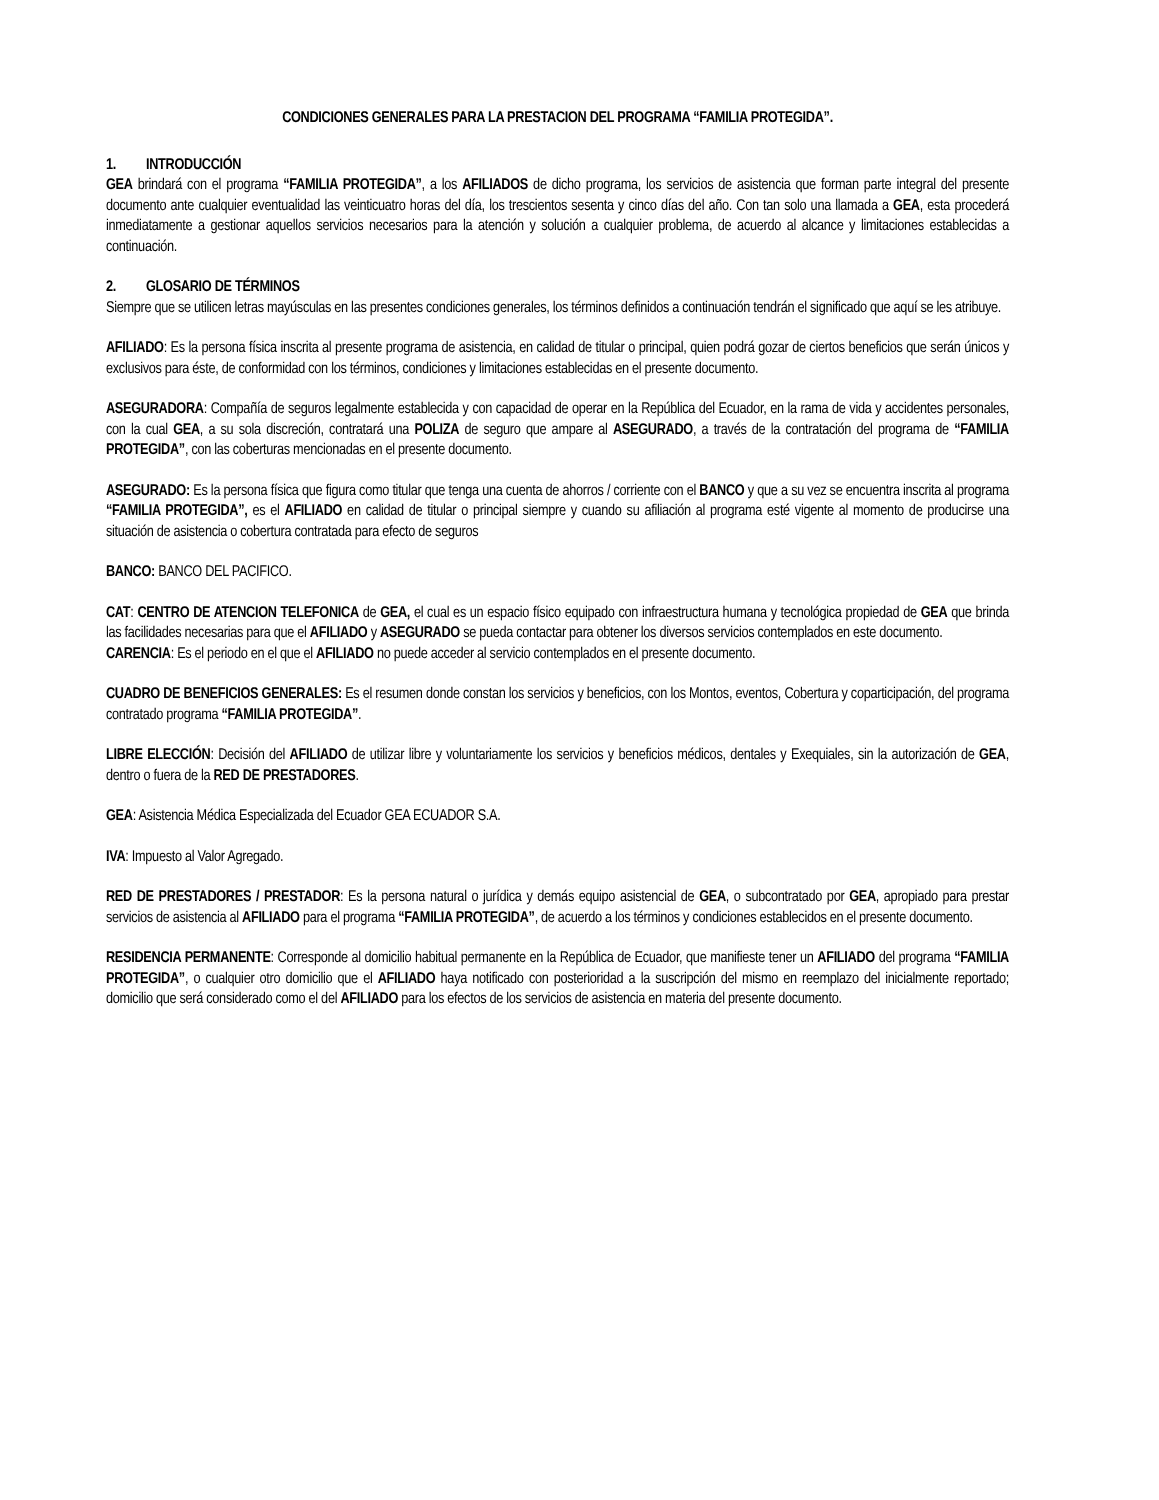CONDICIONES GENERALES PARA LA PRESTACION DEL PROGRAMA “FAMILIA PROTEGIDA”.
1. INTRODUCCIÓN
GEA brindará con el programa “FAMILIA PROTEGIDA”, a los AFILIADOS de dicho programa, los servicios de asistencia que forman parte integral del presente documento ante cualquier eventualidad las veinticuatro horas del día, los trescientos sesenta y cinco días del año. Con tan solo una llamada a GEA, esta procederá inmediatamente a gestionar aquellos servicios necesarios para la atención y solución a cualquier problema, de acuerdo al alcance y limitaciones establecidas a continuación.
2. GLOSARIO DE TÉRMINOS
Siempre que se utilicen letras mayúsculas en las presentes condiciones generales, los términos definidos a continuación tendrán el significado que aquí se les atribuye.
AFILIADO: Es la persona física inscrita al presente programa de asistencia, en calidad de titular o principal, quien podrá gozar de ciertos beneficios que serán únicos y exclusivos para éste, de conformidad con los términos, condiciones y limitaciones establecidas en el presente documento.
ASEGURADORA: Compañía de seguros legalmente establecida y con capacidad de operar en la República del Ecuador, en la rama de vida y accidentes personales, con la cual GEA, a su sola discreción, contratará una POLIZA de seguro que ampare al ASEGURADO, a través de la contratación del programa de “FAMILIA PROTEGIDA”, con las coberturas mencionadas en el presente documento.
ASEGURADO: Es la persona física que figura como titular que tenga una cuenta de ahorros / corriente con el BANCO y que a su vez se encuentra inscrita al programa “FAMILIA PROTEGIDA”, es el AFILIADO en calidad de titular o principal siempre y cuando su afiliación al programa esté vigente al momento de producirse una situación de asistencia o cobertura contratada para efecto de seguros
BANCO: BANCO DEL PACIFICO.
CAT: CENTRO DE ATENCION TELEFONICA de GEA, el cual es un espacio físico equipado con infraestructura humana y tecnológica propiedad de GEA que brinda las facilidades necesarias para que el AFILIADO y ASEGURADO se pueda contactar para obtener los diversos servicios contemplados en este documento.
CARENCIA: Es el periodo en el que el AFILIADO no puede acceder al servicio contemplados en el presente documento.
CUADRO DE BENEFICIOS GENERALES: Es el resumen donde constan los servicios y beneficios, con los Montos, eventos, Cobertura y coparticipación, del programa contratado programa “FAMILIA PROTEGIDA”.
LIBRE ELECCIÓN: Decisión del AFILIADO de utilizar libre y voluntariamente los servicios y beneficios médicos, dentales y Exequiales, sin la autorización de GEA, dentro o fuera de la RED DE PRESTADORES.
GEA: Asistencia Médica Especializada del Ecuador GEA ECUADOR S.A.
IVA: Impuesto al Valor Agregado.
RED DE PRESTADORES / PRESTADOR: Es la persona natural o jurídica y demás equipo asistencial de GEA, o subcontratado por GEA, apropiado para prestar servicios de asistencia al AFILIADO para el programa “FAMILIA PROTEGIDA”, de acuerdo a los términos y condiciones establecidos en el presente documento.
RESIDENCIA PERMANENTE: Corresponde al domicilio habitual permanente en la República de Ecuador, que manifieste tener un AFILIADO del programa “FAMILIA PROTEGIDA”, o cualquier otro domicilio que el AFILIADO haya notificado con posterioridad a la suscripción del mismo en reemplazo del inicialmente reportado; domicilio que será considerado como el del AFILIADO para los efectos de los servicios de asistencia en materia del presente documento.